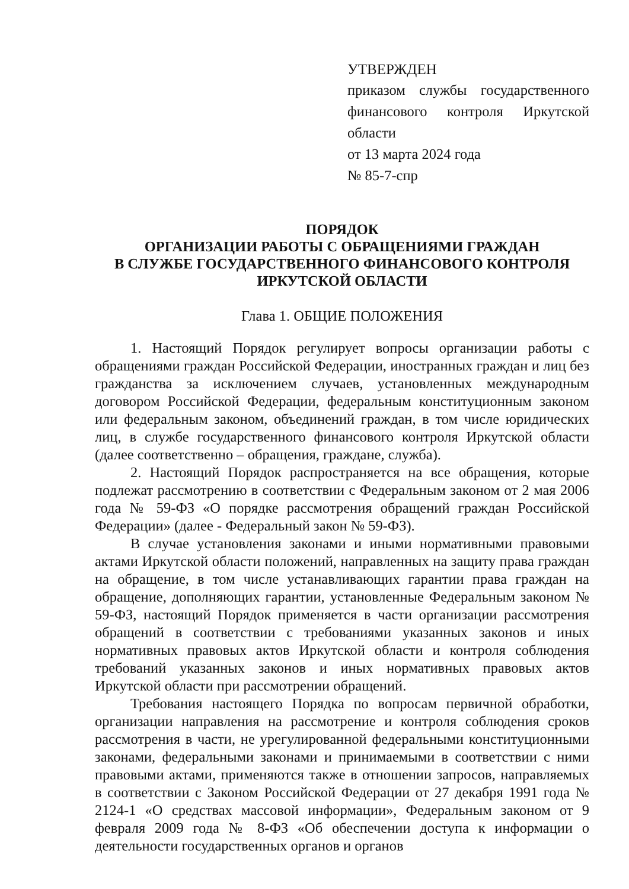УТВЕРЖДЕН
приказом службы государственного финансового контроля Иркутской области
от 13 марта 2024 года
№ 85-7-спр
ПОРЯДОК
ОРГАНИЗАЦИИ РАБОТЫ С ОБРАЩЕНИЯМИ ГРАЖДАН
В СЛУЖБЕ ГОСУДАРСТВЕННОГО ФИНАНСОВОГО КОНТРОЛЯ
ИРКУТСКОЙ ОБЛАСТИ
Глава 1. ОБЩИЕ ПОЛОЖЕНИЯ
1. Настоящий Порядок регулирует вопросы организации работы с обращениями граждан Российской Федерации, иностранных граждан и лиц без гражданства за исключением случаев, установленных международным договором Российской Федерации, федеральным конституционным законом или федеральным законом, объединений граждан, в том числе юридических лиц, в службе государственного финансового контроля Иркутской области (далее соответственно – обращения, граждане, служба).
2. Настоящий Порядок распространяется на все обращения, которые подлежат рассмотрению в соответствии с Федеральным законом от 2 мая 2006 года № 59-ФЗ «О порядке рассмотрения обращений граждан Российской Федерации» (далее - Федеральный закон № 59-ФЗ).
В случае установления законами и иными нормативными правовыми актами Иркутской области положений, направленных на защиту права граждан на обращение, в том числе устанавливающих гарантии права граждан на обращение, дополняющих гарантии, установленные Федеральным законом № 59-ФЗ, настоящий Порядок применяется в части организации рассмотрения обращений в соответствии с требованиями указанных законов и иных нормативных правовых актов Иркутской области и контроля соблюдения требований указанных законов и иных нормативных правовых актов Иркутской области при рассмотрении обращений.
Требования настоящего Порядка по вопросам первичной обработки, организации направления на рассмотрение и контроля соблюдения сроков рассмотрения в части, не урегулированной федеральными конституционными законами, федеральными законами и принимаемыми в соответствии с ними правовыми актами, применяются также в отношении запросов, направляемых в соответствии с Законом Российской Федерации от 27 декабря 1991 года № 2124-1 «О средствах массовой информации», Федеральным законом от 9 февраля 2009 года № 8-ФЗ «Об обеспечении доступа к информации о деятельности государственных органов и органов